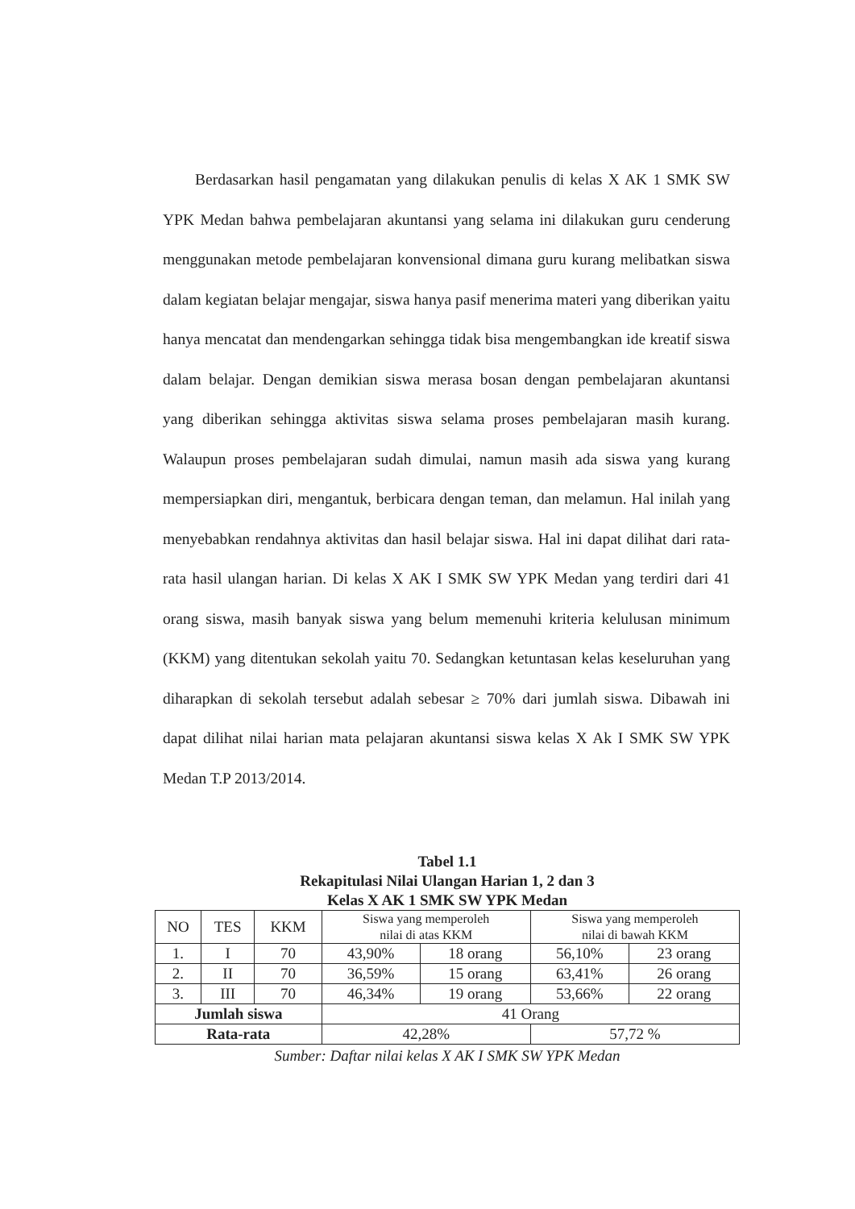Berdasarkan hasil pengamatan yang dilakukan penulis di kelas X AK 1 SMK SW YPK Medan bahwa pembelajaran akuntansi yang selama ini dilakukan guru cenderung menggunakan metode pembelajaran konvensional dimana guru kurang melibatkan siswa dalam kegiatan belajar mengajar, siswa hanya pasif menerima materi yang diberikan yaitu hanya mencatat dan mendengarkan sehingga tidak bisa mengembangkan ide kreatif siswa dalam belajar. Dengan demikian siswa merasa bosan dengan pembelajaran akuntansi yang diberikan sehingga aktivitas siswa selama proses pembelajaran masih kurang. Walaupun proses pembelajaran sudah dimulai, namun masih ada siswa yang kurang mempersiapkan diri, mengantuk, berbicara dengan teman, dan melamun. Hal inilah yang menyebabkan rendahnya aktivitas dan hasil belajar siswa. Hal ini dapat dilihat dari rata-rata hasil ulangan harian. Di kelas X AK I SMK SW YPK Medan yang terdiri dari 41 orang siswa, masih banyak siswa yang belum memenuhi kriteria kelulusan minimum (KKM) yang ditentukan sekolah yaitu 70. Sedangkan ketuntasan kelas keseluruhan yang diharapkan di sekolah tersebut adalah sebesar ≥ 70% dari jumlah siswa. Dibawah ini dapat dilihat nilai harian mata pelajaran akuntansi siswa kelas X Ak I SMK SW YPK Medan T.P 2013/2014.
Tabel 1.1
Rekapitulasi Nilai Ulangan Harian 1, 2 dan 3
Kelas X AK 1 SMK SW YPK Medan
| NO | TES | KKM | Siswa yang memperoleh nilai di atas KKM | | Siswa yang memperoleh nilai di bawah KKM | |
| --- | --- | --- | --- | --- | --- | --- |
| 1. | I | 70 | 43,90% | 18 orang | 56,10% | 23 orang |
| 2. | II | 70 | 36,59% | 15 orang | 63,41% | 26 orang |
| 3. | III | 70 | 46,34% | 19 orang | 53,66% | 22 orang |
| Jumlah siswa | | | 41 Orang | | | |
| Rata-rata | | | 42,28% | | 57,72 % | |
Sumber: Daftar nilai kelas X AK I SMK SW YPK Medan